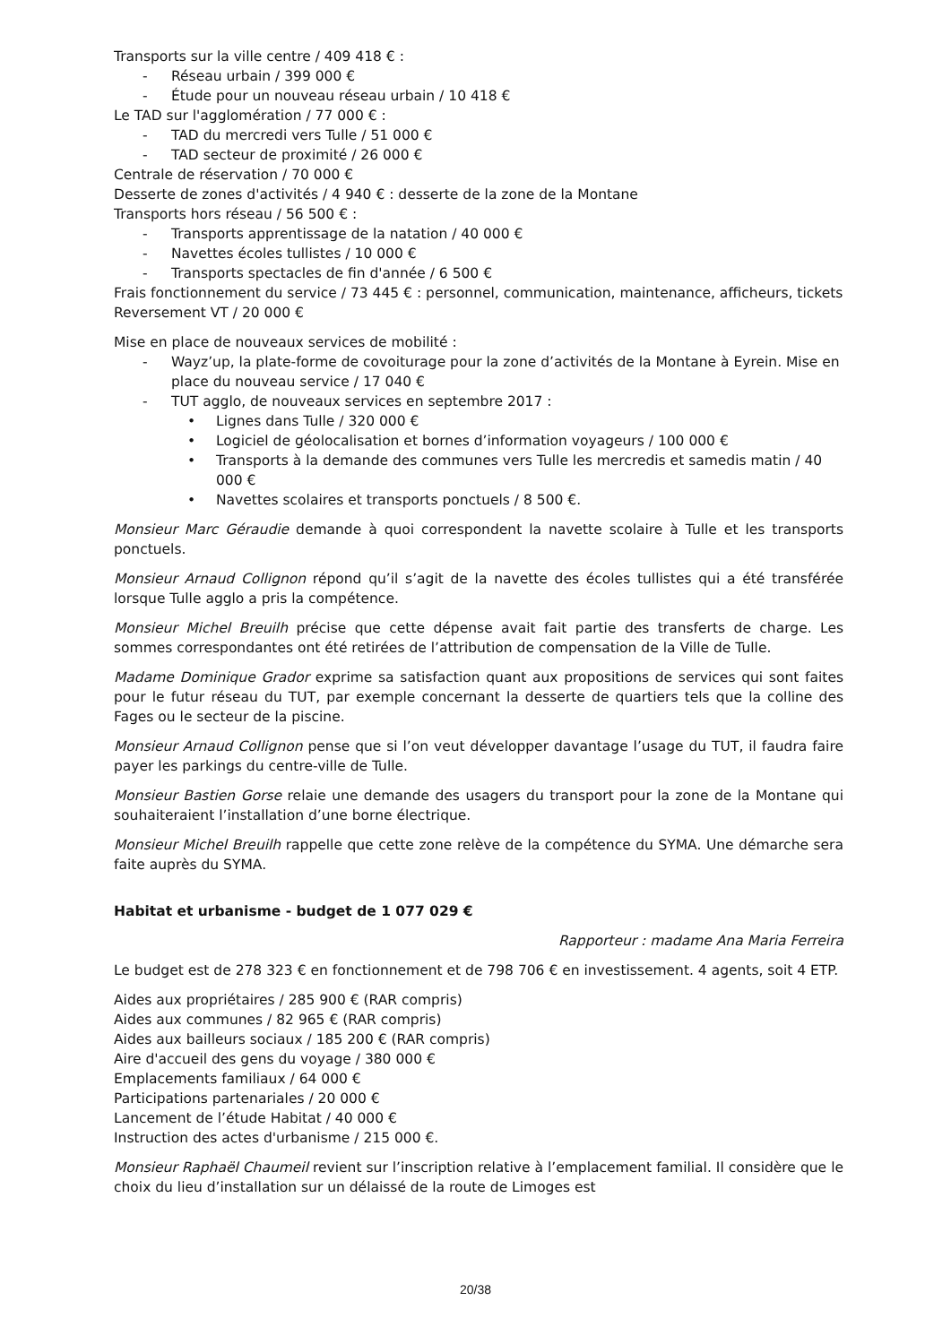Transports sur la ville centre / 409 418 € :
- Réseau urbain / 399 000 €
- Étude pour un nouveau réseau urbain / 10 418 €
Le TAD sur l'agglomération / 77 000 € :
- TAD du mercredi vers Tulle / 51 000 €
- TAD secteur de proximité / 26 000 €
Centrale de réservation / 70 000 €
Desserte de zones d'activités / 4 940 € : desserte de la zone de la Montane
Transports hors réseau / 56 500 € :
- Transports apprentissage de la natation / 40 000 €
- Navettes écoles tullistes / 10 000 €
- Transports spectacles de fin d'année / 6 500 €
Frais fonctionnement du service / 73 445 € : personnel, communication, maintenance, afficheurs, tickets
Reversement VT / 20 000 €
Mise en place de nouveaux services de mobilité :
- Wayz’up, la plate-forme de covoiturage pour la zone d’activités de la Montane à Eyrein. Mise en place du nouveau service / 17 040 €
- TUT agglo, de nouveaux services en septembre 2017 :
• Lignes dans Tulle / 320 000 €
• Logiciel de géolocalisation et bornes d’information voyageurs / 100 000 €
• Transports à la demande des communes vers Tulle les mercredis et samedis matin / 40 000 €
• Navettes scolaires et transports ponctuels / 8 500 €.
Monsieur Marc Géraudie demande à quoi correspondent la navette scolaire à Tulle et les transports ponctuels.
Monsieur Arnaud Collignon répond qu’il s’agit de la navette des écoles tullistes qui a été transférée lorsque Tulle agglo a pris la compétence.
Monsieur Michel Breuilh précise que cette dépense avait fait partie des transferts de charge. Les sommes correspondantes ont été retirées de l’attribution de compensation de la Ville de Tulle.
Madame Dominique Grador exprime sa satisfaction quant aux propositions de services qui sont faites pour le futur réseau du TUT, par exemple concernant la desserte de quartiers tels que la colline des Fages ou le secteur de la piscine.
Monsieur Arnaud Collignon pense que si l’on veut développer davantage l’usage du TUT, il faudra faire payer les parkings du centre-ville de Tulle.
Monsieur Bastien Gorse relaie une demande des usagers du transport pour la zone de la Montane qui souhaiteraient l’installation d’une borne électrique.
Monsieur Michel Breuilh rappelle que cette zone relève de la compétence du SYMA. Une démarche sera faite auprès du SYMA.
Habitat et urbanisme - budget de 1 077 029 €
Rapporteur : madame Ana Maria Ferreira
Le budget est de 278 323 € en fonctionnement et de 798 706 € en investissement. 4 agents, soit 4 ETP.
Aides aux propriétaires / 285 900 € (RAR compris)
Aides aux communes / 82 965 € (RAR compris)
Aides aux bailleurs sociaux / 185 200 € (RAR compris)
Aire d'accueil des gens du voyage / 380 000 €
Emplacements familiaux / 64 000 €
Participations partenariales / 20 000 €
Lancement de l’étude Habitat / 40 000 €
Instruction des actes d'urbanisme / 215 000 €.
Monsieur Raphaël Chaumeil revient sur l’inscription relative à l’emplacement familial. Il considère que le choix du lieu d’installation sur un délaissé de la route de Limoges est
20/38